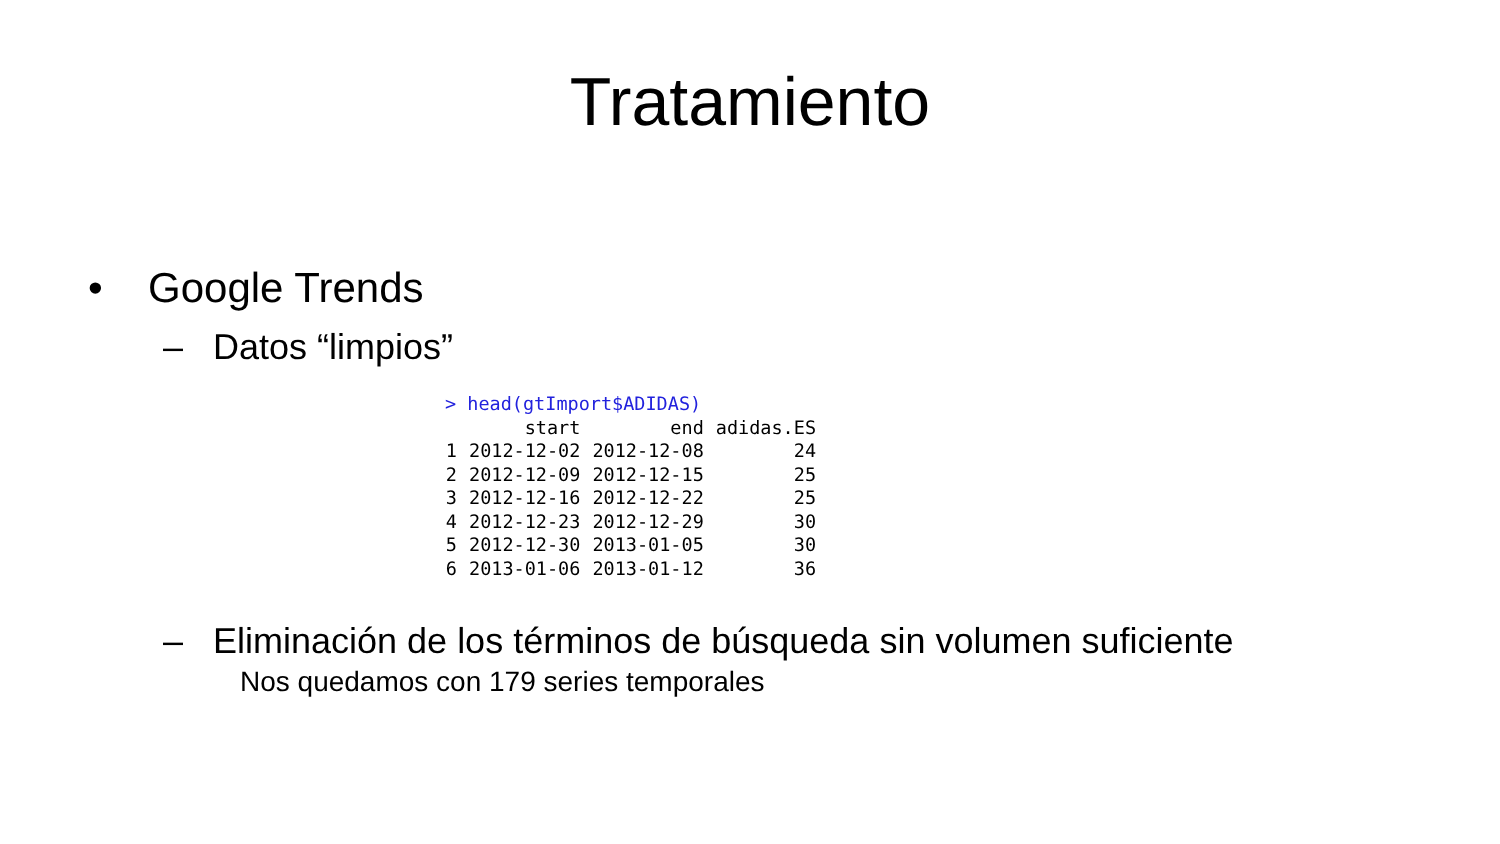Tratamiento
• Google Trends
– Datos “limpios”
> head(gtImport$ADIDAS)
| | start | end | adidas.ES |
| --- | --- | --- | --- |
| 1 | 2012-12-02 | 2012-12-08 | 24 |
| 2 | 2012-12-09 | 2012-12-15 | 25 |
| 3 | 2012-12-16 | 2012-12-22 | 25 |
| 4 | 2012-12-23 | 2012-12-29 | 30 |
| 5 | 2012-12-30 | 2013-01-05 | 30 |
| 6 | 2013-01-06 | 2013-01-12 | 36 |
– Eliminación de los términos de búsqueda sin volumen suficiente
Nos quedamos con 179 series temporales